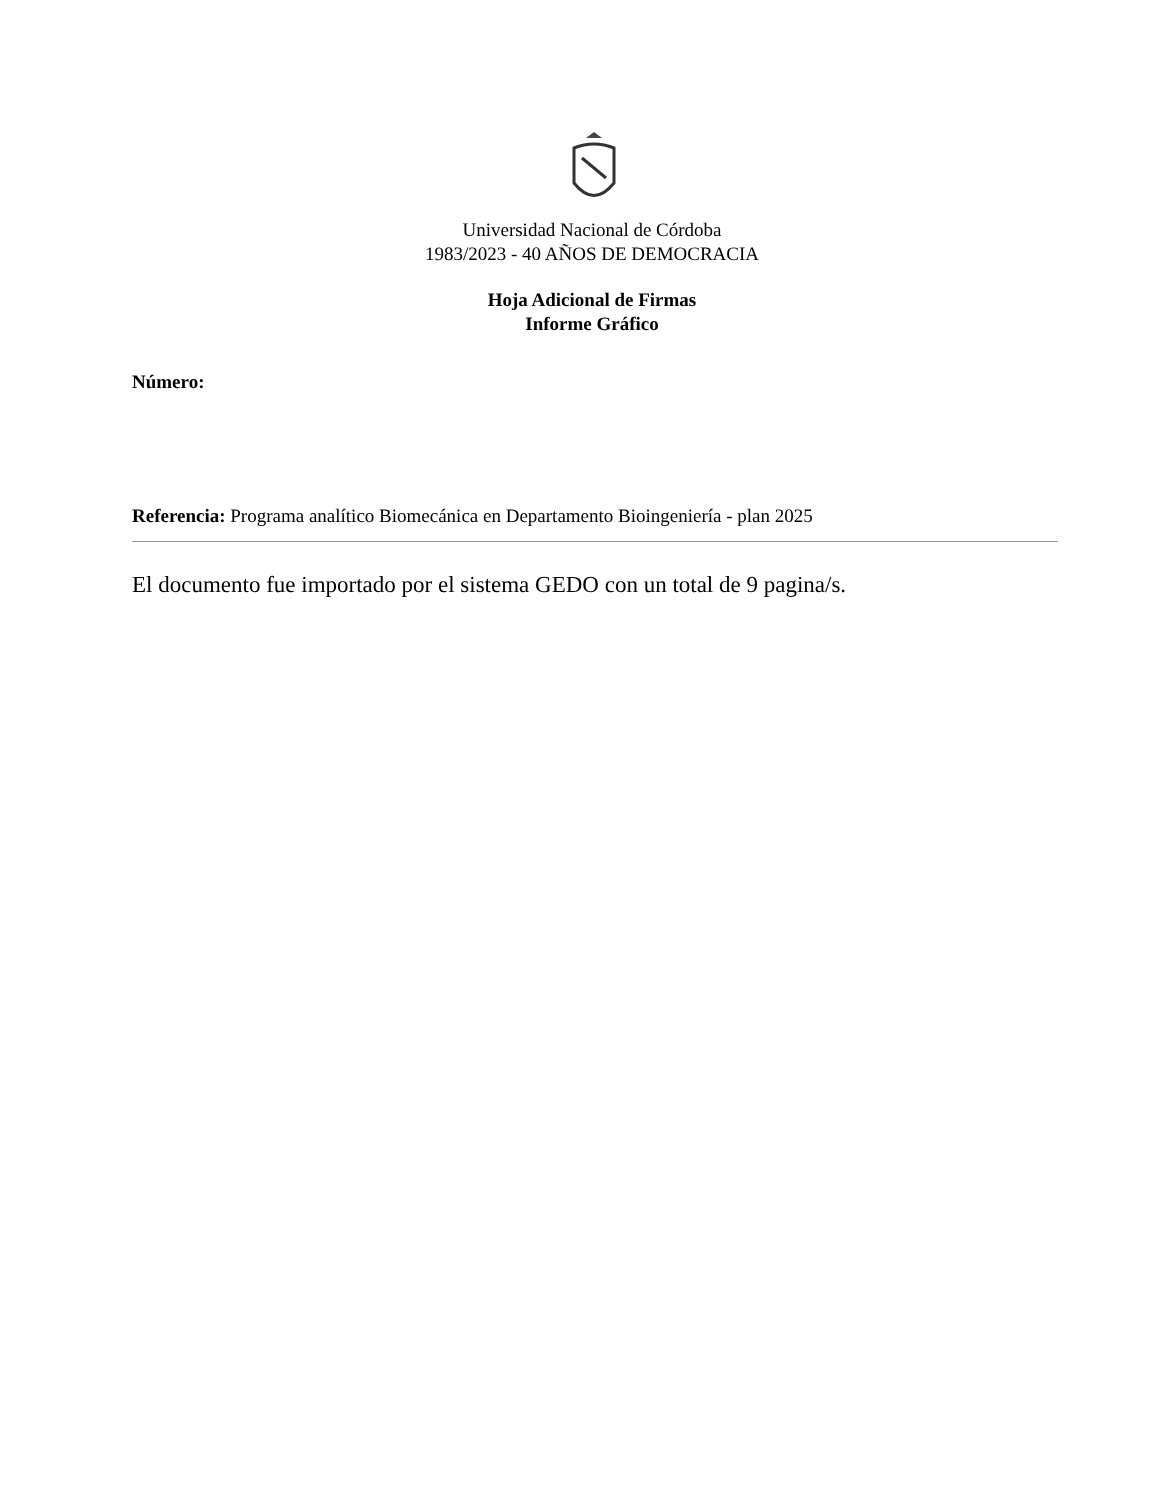Universidad Nacional de Córdoba
1983/2023 - 40 AÑOS DE DEMOCRACIA
Hoja Adicional de Firmas
Informe Gráfico
Número:
Referencia: Programa analítico Biomecánica en Departamento Bioingeniería - plan 2025
El documento fue importado por el sistema GEDO con un total de 9 pagina/s.